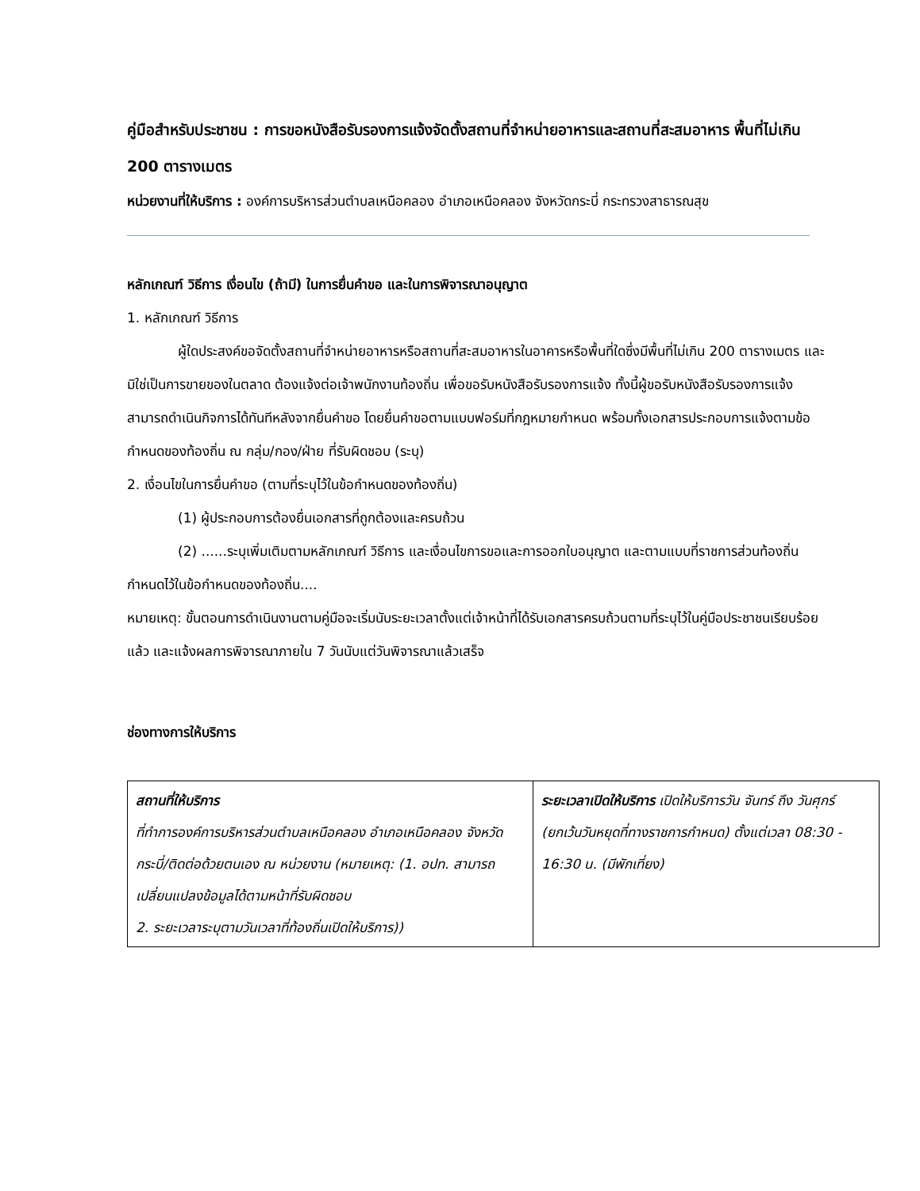คู่มือสำหรับประชาชน : การขอหนังสือรับรองการแจ้งจัดตั้งสถานที่จำหน่ายอาหารและสถานที่สะสมอาหาร พื้นที่ไม่เกิน 200 ตารางเมตร
หน่วยงานที่ให้บริการ : องค์การบริหารส่วนตำบลเหนือคลอง อำเภอเหนือคลอง จังหวัดกระบี่ กระทรวงสาธารณสุข
หลักเกณฑ์ วิธีการ เงื่อนไข (ถ้ามี) ในการยื่นคำขอ และในการพิจารณาอนุญาต
1. หลักเกณฑ์ วิธีการ
ผู้ใดประสงค์ขอจัดตั้งสถานที่จำหน่ายอาหารหรือสถานที่สะสมอาหารในอาคารหรือพื้นที่ใดซึ่งมีพื้นที่ไม่เกิน 200 ตารางเมตร และมิใช่เป็นการขายของในตลาด ต้องแจ้งต่อเจ้าพนักงานท้องถิ่น เพื่อขอรับหนังสือรับรองการแจ้ง ทั้งนี้ผู้ขอรับหนังสือรับรองการแจ้ง สามารถดำเนินกิจการได้ทันทีหลังจากยื่นคำขอ โดยยื่นคำขอตามแบบฟอร์มที่กฎหมายกำหนด พร้อมทั้งเอกสารประกอบการแจ้งตามข้อกำหนดของท้องถิ่น ณ กลุ่ม/กอง/ฝ่าย ที่รับผิดชอบ (ระบุ)
2. เงื่อนไขในการยื่นคำขอ (ตามที่ระบุไว้ในข้อกำหนดของท้องถิ่น)
(1) ผู้ประกอบการต้องยื่นเอกสารที่ถูกต้องและครบถ้วน
(2) ......ระบุเพิ่มเติมตามหลักเกณฑ์ วิธีการ และเงื่อนไขการขอและการออกใบอนุญาต และตามแบบที่ราชการส่วนท้องถิ่นกำหนดไว้ในข้อกำหนดของท้องถิ่น....
หมายเหตุ: ขั้นตอนการดำเนินงานตามคู่มือจะเริ่มนับระยะเวลาตั้งแต่เจ้าหน้าที่ได้รับเอกสารครบถ้วนตามที่ระบุไว้ในคู่มือประชาชนเรียบร้อยแล้ว และแจ้งผลการพิจารณาภายใน 7 วันนับแต่วันพิจารณาแล้วเสร็จ
ช่องทางการให้บริการ
| สถานที่ให้บริการ ที่ทำการองค์การบริหารส่วนตำบลเหนือคลอง อำเภอเหนือคลอง จังหวัดกระบี่/ติดต่อด้วยตนเอง ณ หน่วยงาน (หมายเหตุ: (1. อปท. สามารถเปลี่ยนแปลงข้อมูลได้ตามหน้าที่รับผิดชอบ 2. ระยะเวลาระบุตามวันเวลาที่ท้องถิ่นเปิดให้บริการ)) | ระยะเวลาเปิดให้บริการ เปิดให้บริการวัน จันทร์ ถึง วันศุกร์ (ยกเว้นวันหยุดที่ทางราชการกำหนด) ตั้งแต่เวลา 08:30 - 16:30 น. (มีพักเที่ยง) |